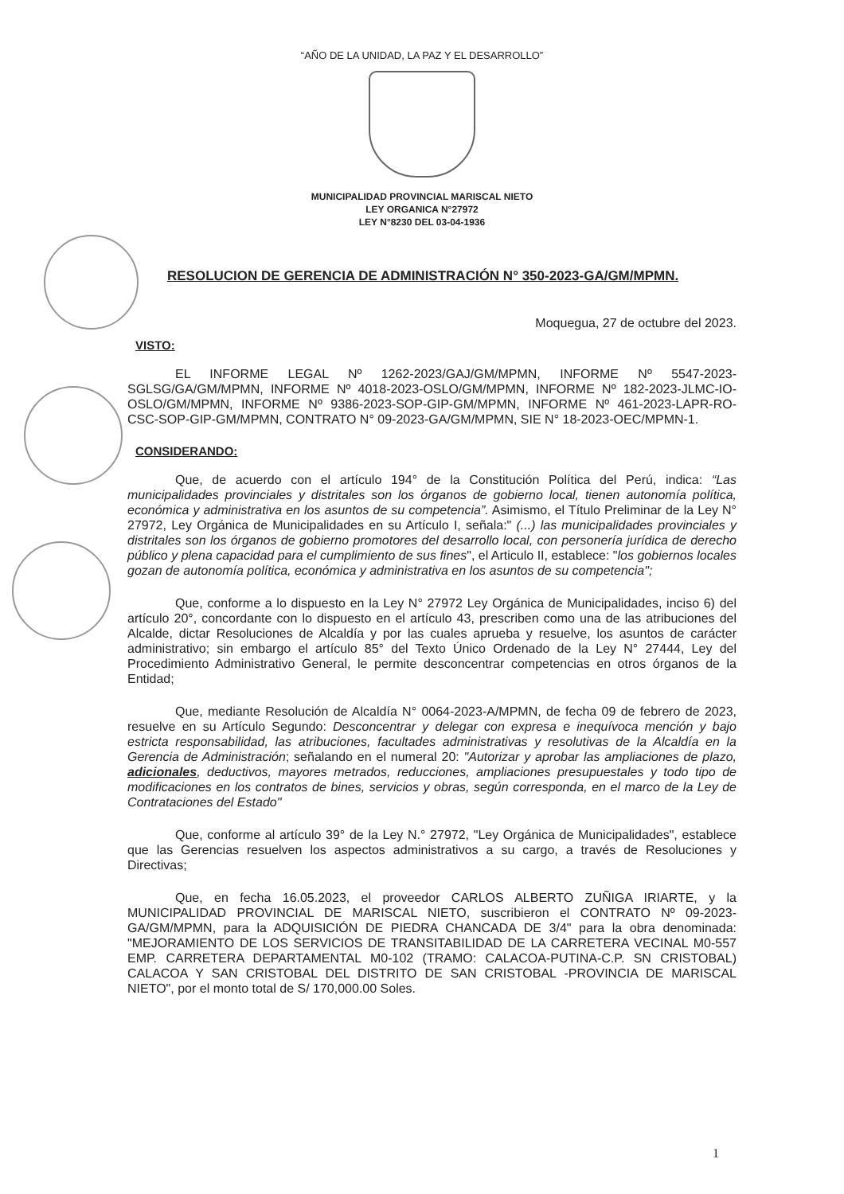“AÑO DE LA UNIDAD, LA PAZ Y EL DESARROLLO”
MUNICIPALIDAD PROVINCIAL MARISCAL NIETO
LEY ORGANICA N°27972
LEY N°8230 DEL 03-04-1936
RESOLUCION DE GERENCIA DE ADMINISTRACIÓN N° 350-2023-GA/GM/MPMN.
Moquegua, 27 de octubre del 2023.
VISTO:
EL INFORME LEGAL Nº 1262-2023/GAJ/GM/MPMN, INFORME Nº 5547-2023-SGLSG/GA/GM/MPMN, INFORME Nº 4018-2023-OSLO/GM/MPMN, INFORME Nº 182-2023-JLMC-IO-OSLO/GM/MPMN, INFORME Nº 9386-2023-SOP-GIP-GM/MPMN, INFORME Nº 461-2023-LAPR-RO-CSC-SOP-GIP-GM/MPMN, CONTRATO N° 09-2023-GA/GM/MPMN, SIE N° 18-2023-OEC/MPMN-1.
CONSIDERANDO:
Que, de acuerdo con el artículo 194° de la Constitución Política del Perú, indica: “Las municipalidades provinciales y distritales son los órganos de gobierno local, tienen autonomía política, económica y administrativa en los asuntos de su competencia”. Asimismo, el Título Preliminar de la Ley N° 27972, Ley Orgánica de Municipalidades en su Artículo I, señala:" (...) las municipalidades provinciales y distritales son los órganos de gobierno promotores del desarrollo local, con personería jurídica de derecho público y plena capacidad para el cumplimiento de sus fines", el Articulo II, establece: "los gobiernos locales gozan de autonomía política, económica y administrativa en los asuntos de su competencia";
Que, conforme a lo dispuesto en la Ley N° 27972 Ley Orgánica de Municipalidades, inciso 6) del artículo 20°, concordante con lo dispuesto en el artículo 43, prescriben como una de las atribuciones del Alcalde, dictar Resoluciones de Alcaldía y por las cuales aprueba y resuelve, los asuntos de carácter administrativo; sin embargo el artículo 85° del Texto Único Ordenado de la Ley N° 27444, Ley del Procedimiento Administrativo General, le permite desconcentrar competencias en otros órganos de la Entidad;
Que, mediante Resolución de Alcaldía N° 0064-2023-A/MPMN, de fecha 09 de febrero de 2023, resuelve en su Artículo Segundo: Desconcentrar y delegar con expresa e inequívoca mención y bajo estricta responsabilidad, las atribuciones, facultades administrativas y resolutivas de la Alcaldía en la Gerencia de Administración; señalando en el numeral 20: "Autorizar y aprobar las ampliaciones de plazo, adicionales, deductivos, mayores metrados, reducciones, ampliaciones presupuestales y todo tipo de modificaciones en los contratos de bines, servicios y obras, según corresponda, en el marco de la Ley de Contrataciones del Estado"
Que, conforme al artículo 39° de la Ley N.° 27972, "Ley Orgánica de Municipalidades", establece que las Gerencias resuelven los aspectos administrativos a su cargo, a través de Resoluciones y Directivas;
Que, en fecha 16.05.2023, el proveedor CARLOS ALBERTO ZUÑIGA IRIARTE, y la MUNICIPALIDAD PROVINCIAL DE MARISCAL NIETO, suscribieron el CONTRATO Nº 09-2023-GA/GM/MPMN, para la ADQUISICIÓN DE PIEDRA CHANCADA DE 3/4" para la obra denominada: "MEJORAMIENTO DE LOS SERVICIOS DE TRANSITABILIDAD DE LA CARRETERA VECINAL M0-557 EMP. CARRETERA DEPARTAMENTAL M0-102 (TRAMO: CALACOA-PUTINA-C.P. SN CRISTOBAL) CALACOA Y SAN CRISTOBAL DEL DISTRITO DE SAN CRISTOBAL -PROVINCIA DE MARISCAL NIETO", por el monto total de S/ 170,000.00 Soles.
1